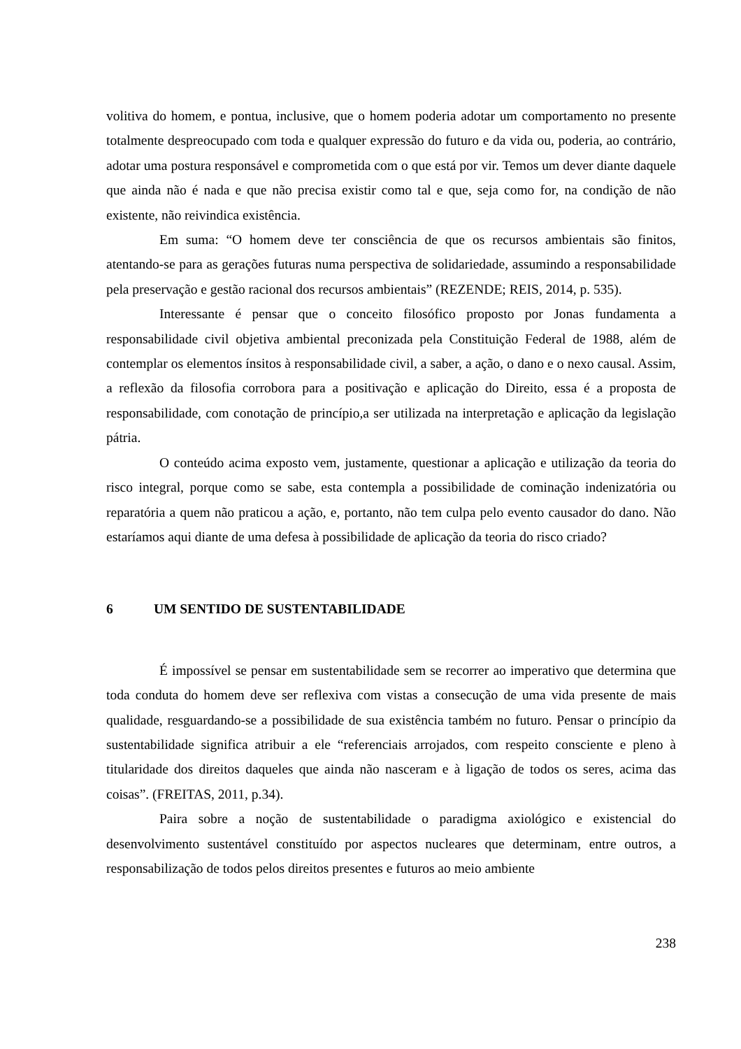volitiva do homem, e pontua, inclusive, que o homem poderia adotar um comportamento no presente totalmente despreocupado com toda e qualquer expressão do futuro e da vida ou, poderia, ao contrário, adotar uma postura responsável e comprometida com o que está por vir. Temos um dever diante daquele que ainda não é nada e que não precisa existir como tal e que, seja como for, na condição de não existente, não reivindica existência.
Em suma: “O homem deve ter consciência de que os recursos ambientais são finitos, atentando-se para as gerações futuras numa perspectiva de solidariedade, assumindo a responsabilidade pela preservação e gestão racional dos recursos ambientais” (REZENDE; REIS, 2014, p. 535).
Interessante é pensar que o conceito filosófico proposto por Jonas fundamenta a responsabilidade civil objetiva ambiental preconizada pela Constituição Federal de 1988, além de contemplar os elementos ínsitos à responsabilidade civil, a saber, a ação, o dano e o nexo causal. Assim, a reflexão da filosofia corrobora para a positivação e aplicação do Direito, essa é a proposta de responsabilidade, com conotação de princípio,a ser utilizada na interpretação e aplicação da legislação pátria.
O conteúdo acima exposto vem, justamente, questionar a aplicação e utilização da teoria do risco integral, porque como se sabe, esta contempla a possibilidade de cominação indenizatória ou reparatória a quem não praticou a ação, e, portanto, não tem culpa pelo evento causador do dano. Não estaríamos aqui diante de uma defesa à possibilidade de aplicação da teoria do risco criado?
6 UM SENTIDO DE SUSTENTABILIDADE
É impossível se pensar em sustentabilidade sem se recorrer ao imperativo que determina que toda conduta do homem deve ser reflexiva com vistas a consecução de uma vida presente de mais qualidade, resguardando-se a possibilidade de sua existência também no futuro. Pensar o princípio da sustentabilidade significa atribuir a ele “referenciais arrojados, com respeito consciente e pleno à titularidade dos direitos daqueles que ainda não nasceram e à ligação de todos os seres, acima das coisas”. (FREITAS, 2011, p.34).
Paira sobre a noção de sustentabilidade o paradigma axiológico e existencial do desenvolvimento sustentável constituído por aspectos nucleares que determinam, entre outros, a responsabilização de todos pelos direitos presentes e futuros ao meio ambiente
238